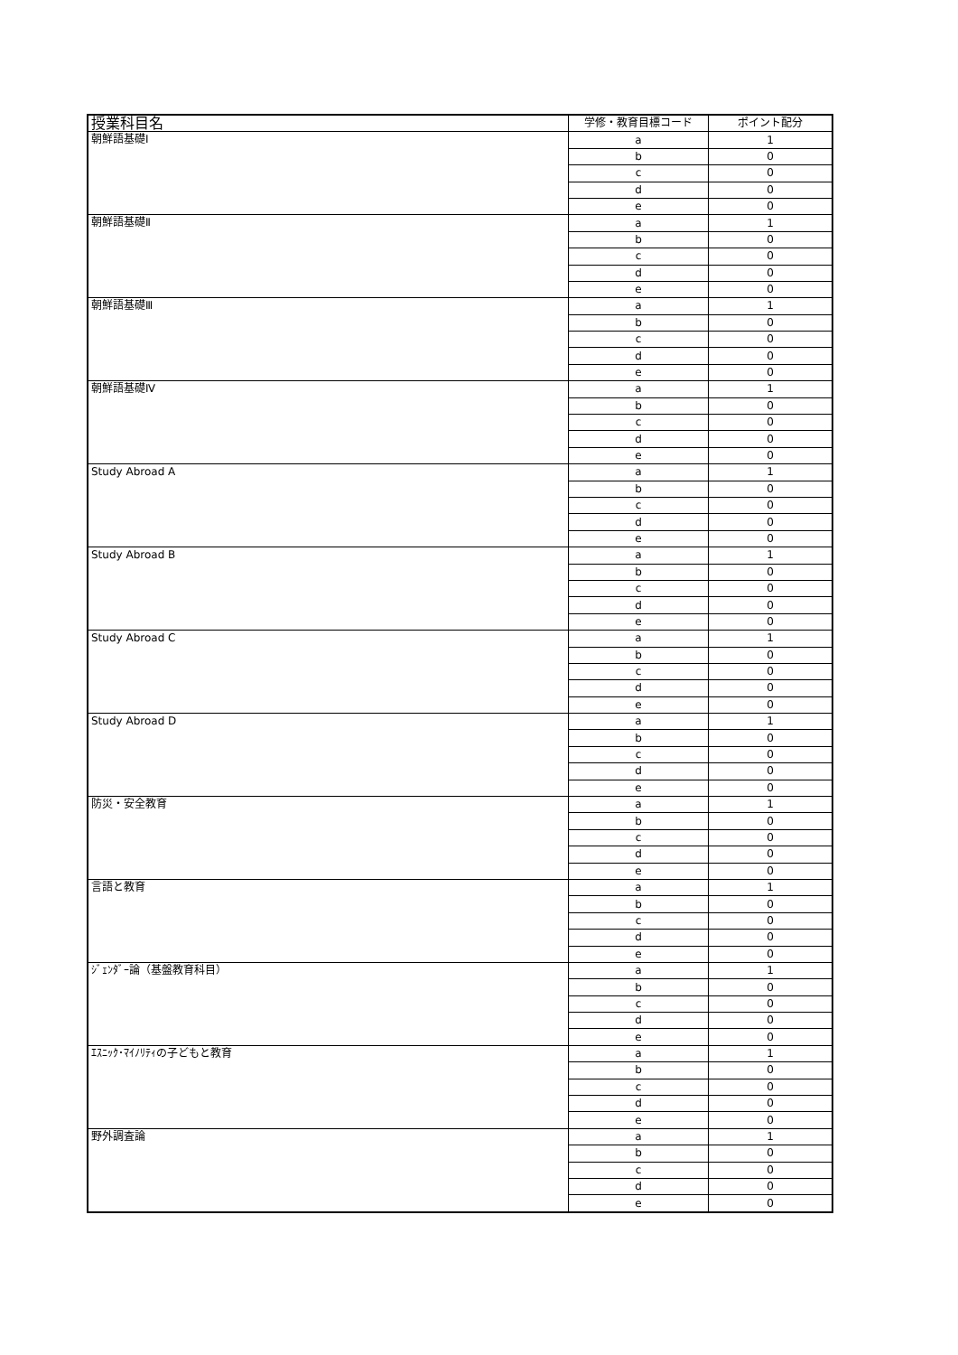| 授業科目名 | 学修・教育目標コード | ポイント配分 |
| --- | --- | --- |
| 朝鮮語基礎Ⅰ | a | 1 |
| | b | 0 |
| | c | 0 |
| | d | 0 |
| | e | 0 |
| 朝鮮語基礎Ⅱ | a | 1 |
| | b | 0 |
| | c | 0 |
| | d | 0 |
| | e | 0 |
| 朝鮮語基礎Ⅲ | a | 1 |
| | b | 0 |
| | c | 0 |
| | d | 0 |
| | e | 0 |
| 朝鮮語基礎Ⅳ | a | 1 |
| | b | 0 |
| | c | 0 |
| | d | 0 |
| | e | 0 |
| Study Abroad A | a | 1 |
| | b | 0 |
| | c | 0 |
| | d | 0 |
| | e | 0 |
| Study Abroad B | a | 1 |
| | b | 0 |
| | c | 0 |
| | d | 0 |
| | e | 0 |
| Study Abroad C | a | 1 |
| | b | 0 |
| | c | 0 |
| | d | 0 |
| | e | 0 |
| Study Abroad D | a | 1 |
| | b | 0 |
| | c | 0 |
| | d | 0 |
| | e | 0 |
| 防災・安全教育 | a | 1 |
| | b | 0 |
| | c | 0 |
| | d | 0 |
| | e | 0 |
| 言語と教育 | a | 1 |
| | b | 0 |
| | c | 0 |
| | d | 0 |
| | e | 0 |
| ｼﾞｪﾝﾀﾞｰ論（基盤教育科目） | a | 1 |
| | b | 0 |
| | c | 0 |
| | d | 0 |
| | e | 0 |
| ｴｽﾆｯｸ･ﾏｲﾉﾘﾃｨの子どもと教育 | a | 1 |
| | b | 0 |
| | c | 0 |
| | d | 0 |
| | e | 0 |
| 野外調査論 | a | 1 |
| | b | 0 |
| | c | 0 |
| | d | 0 |
| | e | 0 |